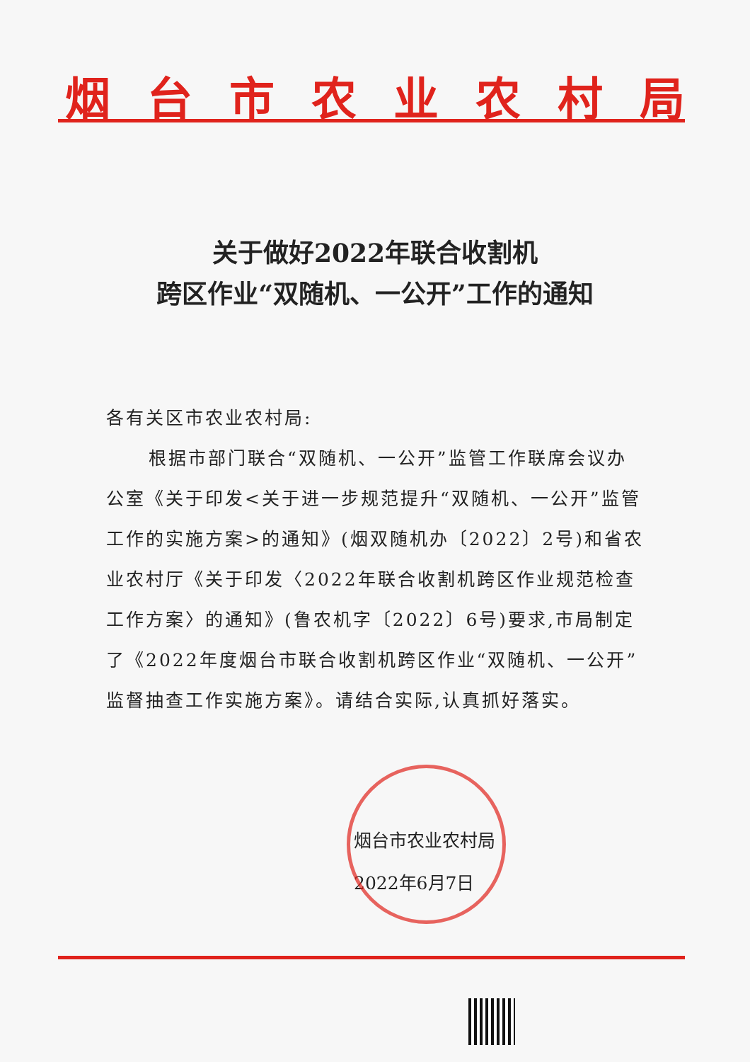烟台市农业农村局
关于做好2022年联合收割机
跨区作业“双随机、一公开”工作的通知
各有关区市农业农村局:
根据市部门联合“双随机、一公开”监管工作联席会议办公室《关于印发<关于进一步规范提升“双随机、一公开”监管工作的实施方案>的通知》(烟双随机办〔2022〕2号)和省农业农村厅《关于印发〈2022年联合收割机跨区作业规范检查工作方案〉的通知》(鲁农机字〔2022〕6号)要求,市局制定了《2022年度烟台市联合收割机跨区作业“双随机、一公开”监督抽查工作实施方案》。请结合实际,认真抓好落实。
烟台市农业农村局
2022年6月7日